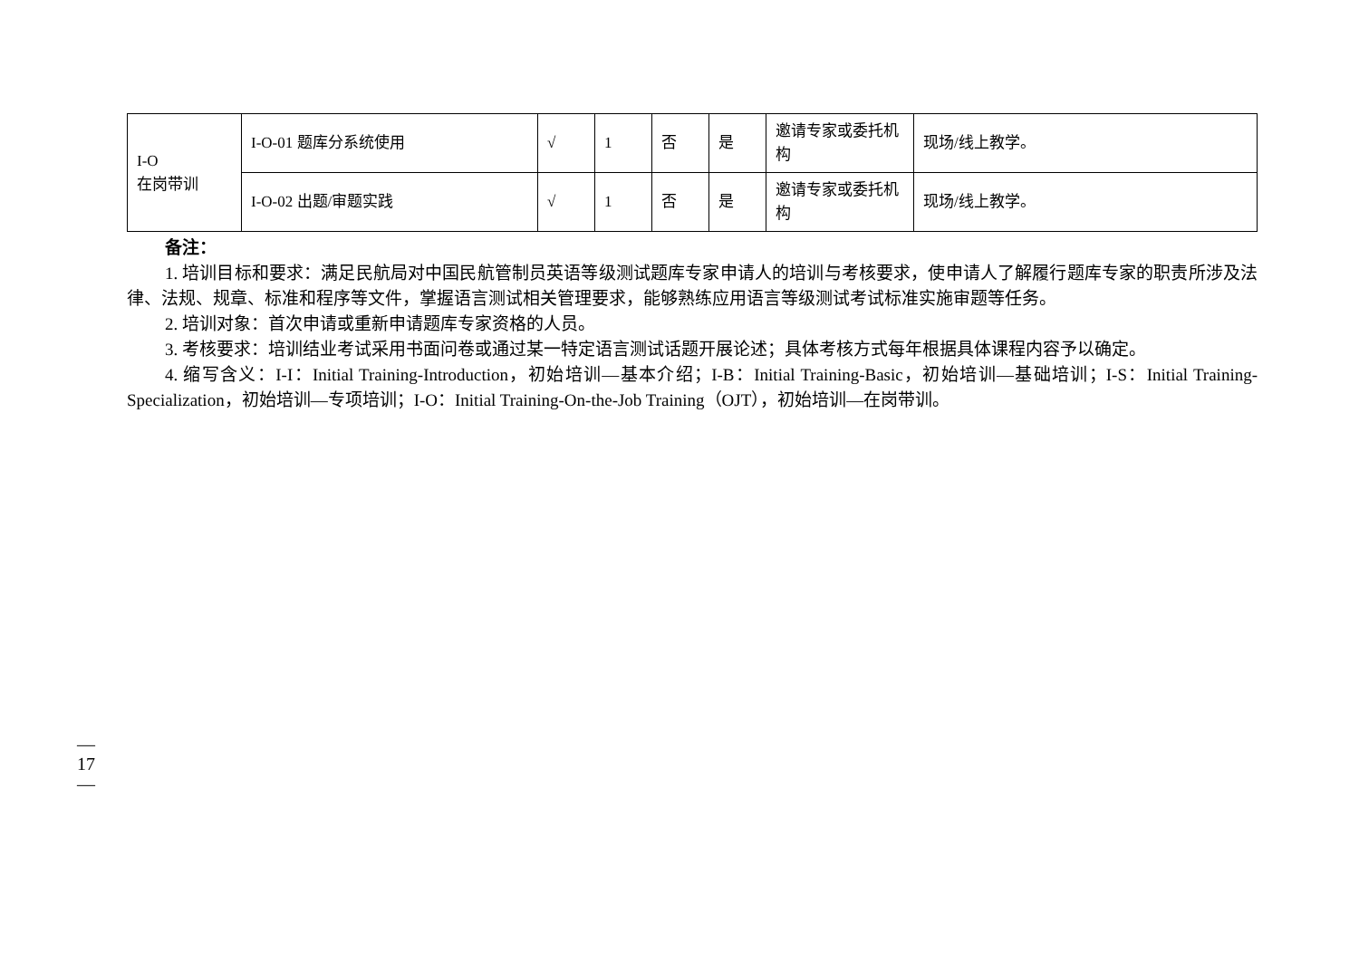| I-O 在岗带训 | I-O-01 题库分系统使用 | √ | 1 | 否 | 是 | 邀请专家或委托机构 | 现场/线上教学。 |
| | I-O-02 出题/审题实践 | √ | 1 | 否 | 是 | 邀请专家或委托机构 | 现场/线上教学。 |
备注：
1. 培训目标和要求：满足民航局对中国民航管制员英语等级测试题库专家申请人的培训与考核要求，使申请人了解履行题库专家的职责所涉及法律、法规、规章、标准和程序等文件，掌握语言测试相关管理要求，能够熟练应用语言等级测试考试标准实施审题等任务。
2. 培训对象：首次申请或重新申请题库专家资格的人员。
3. 考核要求：培训结业考试采用书面问卷或通过某一特定语言测试话题开展论述；具体考核方式每年根据具体课程内容予以确定。
4. 缩写含义：I-I：Initial Training-Introduction，初始培训—基本介绍；I-B：Initial Training-Basic，初始培训—基础培训；I-S：Initial Training-Specialization，初始培训—专项培训；I-O：Initial Training-On-the-Job Training（OJT），初始培训—在岗带训。
—
17
—